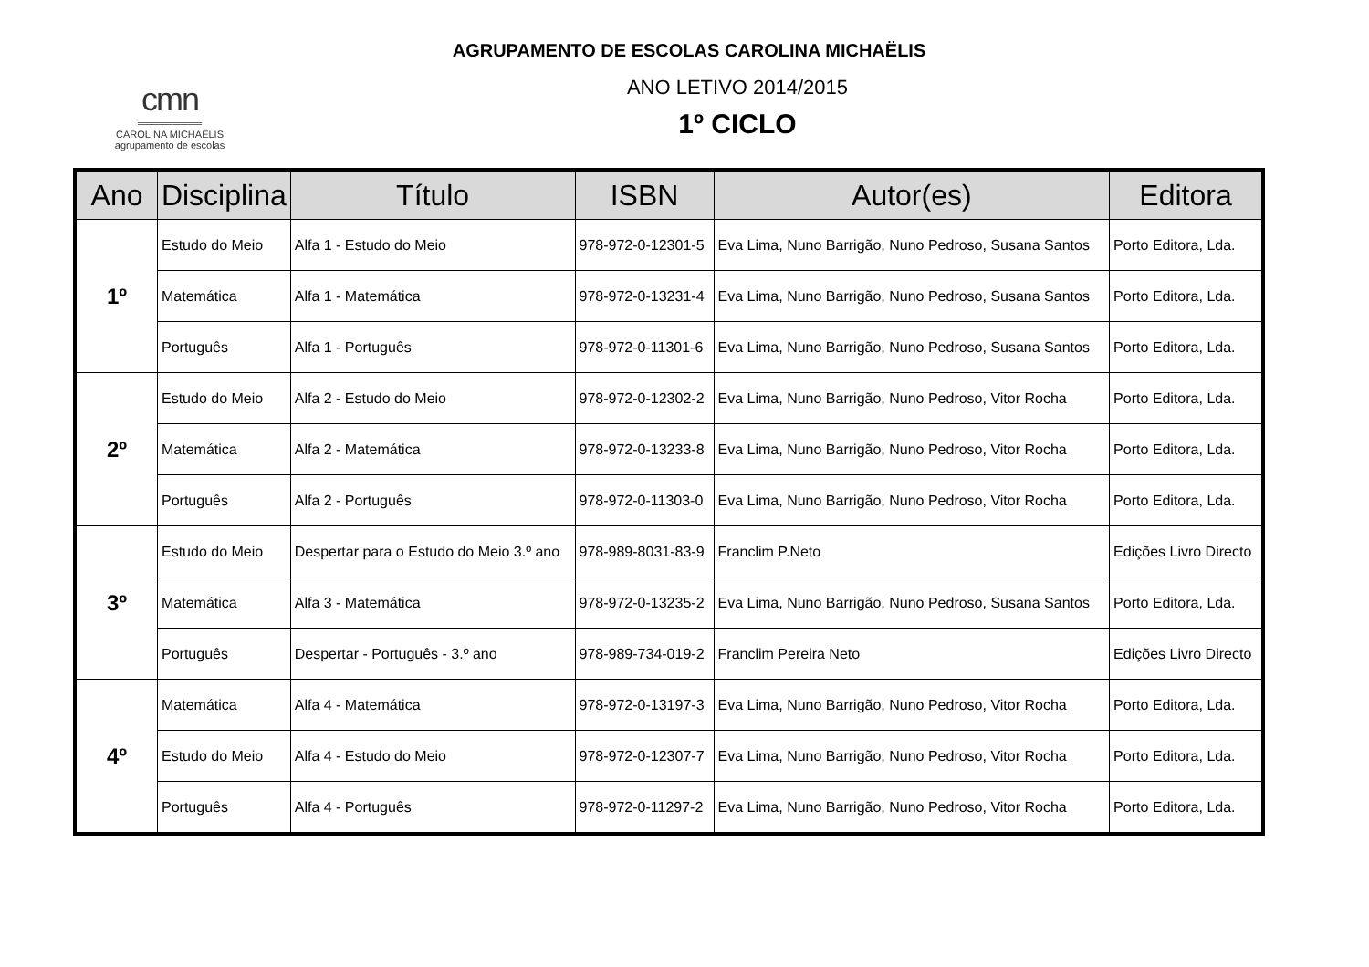AGRUPAMENTO DE ESCOLAS CAROLINA MICHAËLIS
cmn
═════════
CAROLINA MICHAËLIS
agrupamento de escolas
ANO LETIVO 2014/2015
1º CICLO
| Ano | Disciplina | Título | ISBN | Autor(es) | Editora |
| --- | --- | --- | --- | --- | --- |
| 1º | Estudo do Meio | Alfa 1 - Estudo do Meio | 978-972-0-12301-5 | Eva Lima, Nuno Barrigão, Nuno Pedroso, Susana Santos | Porto Editora, Lda. |
| | Matemática | Alfa 1 - Matemática | 978-972-0-13231-4 | Eva Lima, Nuno Barrigão, Nuno Pedroso, Susana Santos | Porto Editora, Lda. |
| | Português | Alfa 1 - Português | 978-972-0-11301-6 | Eva Lima, Nuno Barrigão, Nuno Pedroso, Susana Santos | Porto Editora, Lda. |
| 2º | Estudo do Meio | Alfa 2 - Estudo do Meio | 978-972-0-12302-2 | Eva Lima, Nuno Barrigão, Nuno Pedroso, Vitor Rocha | Porto Editora, Lda. |
| | Matemática | Alfa 2 - Matemática | 978-972-0-13233-8 | Eva Lima, Nuno Barrigão, Nuno Pedroso, Vitor Rocha | Porto Editora, Lda. |
| | Português | Alfa 2 - Português | 978-972-0-11303-0 | Eva Lima, Nuno Barrigão, Nuno Pedroso, Vitor Rocha | Porto Editora, Lda. |
| 3º | Estudo do Meio | Despertar para o Estudo do Meio 3.º ano | 978-989-8031-83-9 | Franclim P.Neto | Edições Livro Directo |
| | Matemática | Alfa 3 - Matemática | 978-972-0-13235-2 | Eva Lima, Nuno Barrigão, Nuno Pedroso, Susana Santos | Porto Editora, Lda. |
| | Português | Despertar - Português - 3.º ano | 978-989-734-019-2 | Franclim Pereira Neto | Edições Livro Directo |
| 4º | Matemática | Alfa 4 - Matemática | 978-972-0-13197-3 | Eva Lima, Nuno Barrigão, Nuno Pedroso, Vitor Rocha | Porto Editora, Lda. |
| | Estudo do Meio | Alfa 4 - Estudo do Meio | 978-972-0-12307-7 | Eva Lima, Nuno Barrigão, Nuno Pedroso, Vitor Rocha | Porto Editora, Lda. |
| | Português | Alfa 4 - Português | 978-972-0-11297-2 | Eva Lima, Nuno Barrigão, Nuno Pedroso, Vitor Rocha | Porto Editora, Lda. |